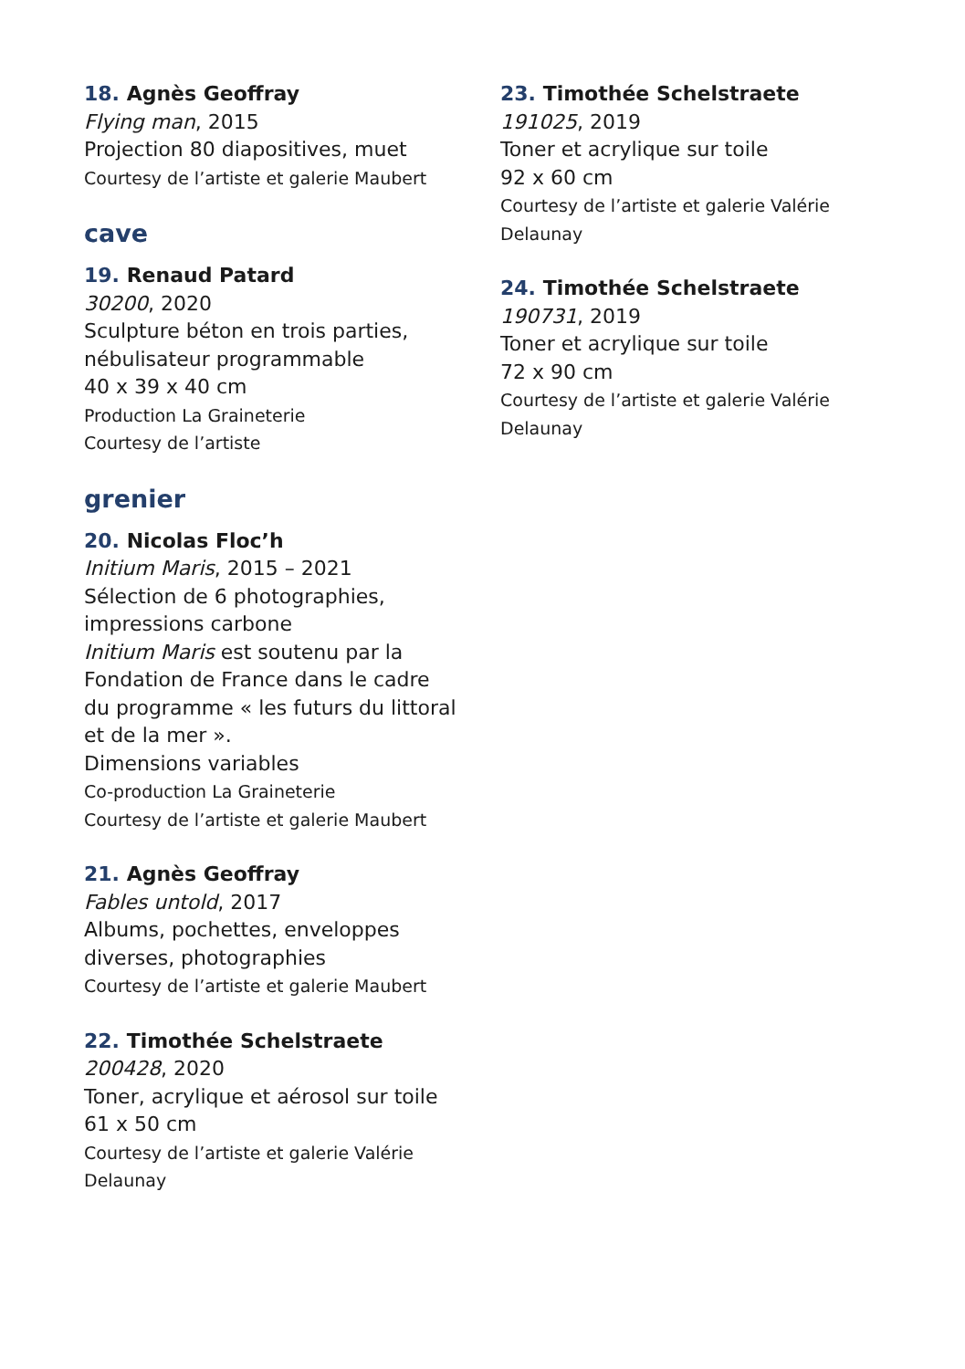18. Agnès Geoffray
Flying man, 2015
Projection 80 diapositives, muet
Courtesy de l’artiste et galerie Maubert
cave
19. Renaud Patard
30200, 2020
Sculpture béton en trois parties,
nébulisateur programmable
40 x 39 x 40 cm
Production La Graineterie
Courtesy de l’artiste
grenier
20. Nicolas Floc’h
Initium Maris, 2015 – 2021
Sélection de 6 photographies,
impressions carbone
Initium Maris est soutenu par la
Fondation de France dans le cadre
du programme « les futurs du littoral
et de la mer ».
Dimensions variables
Co-production La Graineterie
Courtesy de l’artiste et galerie Maubert
21. Agnès Geoffray
Fables untold, 2017
Albums, pochettes, enveloppes
diverses, photographies
Courtesy de l’artiste et galerie Maubert
22. Timothée Schelstraete
200428, 2020
Toner, acrylique et aérosol sur toile
61 x 50 cm
Courtesy de l’artiste et galerie Valérie
Delaunay
23. Timothée Schelstraete
191025, 2019
Toner et acrylique sur toile
92 x 60 cm
Courtesy de l’artiste et galerie Valérie
Delaunay
24. Timothée Schelstraete
190731, 2019
Toner et acrylique sur toile
72 x 90 cm
Courtesy de l’artiste et galerie Valérie
Delaunay